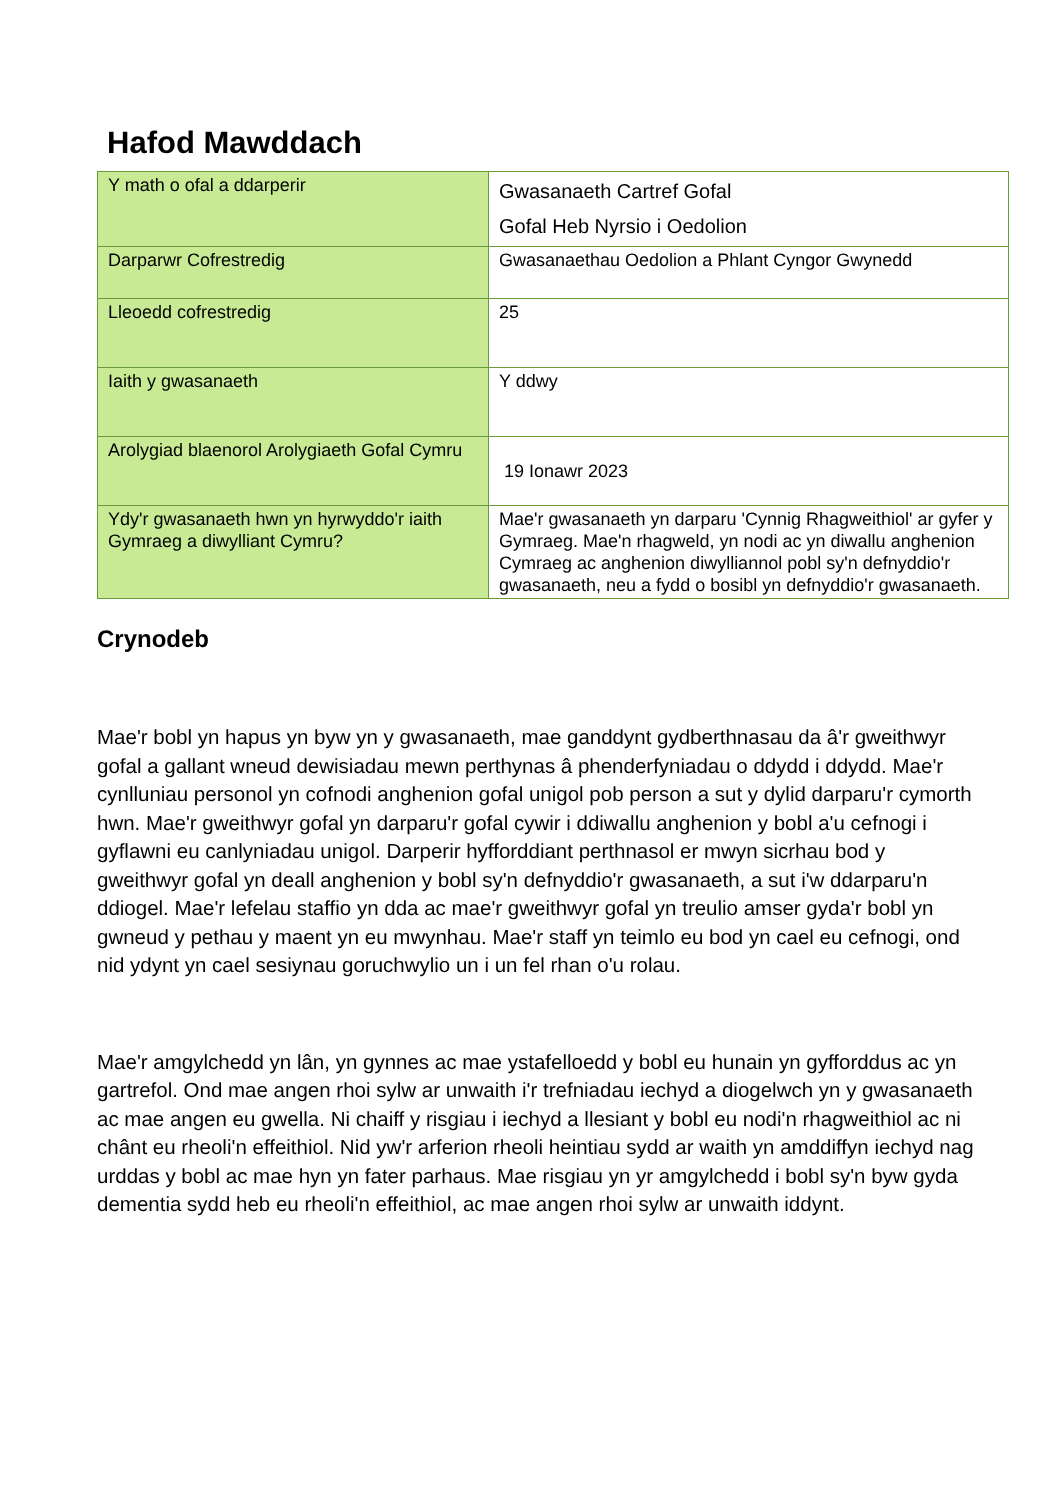Hafod Mawddach
| Y math o ofal a ddarperir | Gwasanaeth Cartref Gofal Gofal Heb Nyrsio i Oedolion |
| Darparwr Cofrestredig | Gwasanaethau Oedolion a Phlant Cyngor Gwynedd |
| Lleoedd cofrestredig | 25 |
| Iaith y gwasanaeth | Y ddwy |
| Arolygiad blaenorol Arolygiaeth Gofal Cymru | 19 Ionawr 2023 |
| Ydy'r gwasanaeth hwn yn hyrwyddo'r iaith Gymraeg a diwylliant Cymru? | Mae'r gwasanaeth yn darparu 'Cynnig Rhagweithiol' ar gyfer y Gymraeg. Mae'n rhagweld, yn nodi ac yn diwallu anghenion Cymraeg ac anghenion diwylliannol pobl sy'n defnyddio'r gwasanaeth, neu a fydd o bosibl yn defnyddio'r gwasanaeth. |
Crynodeb
Mae'r bobl yn hapus yn byw yn y gwasanaeth, mae ganddynt gydberthnasau da â'r gweithwyr gofal a gallant wneud dewisiadau mewn perthynas â phenderfyniadau o ddydd i ddydd. Mae'r cynlluniau personol yn cofnodi anghenion gofal unigol pob person a sut y dylid darparu'r cymorth hwn. Mae'r gweithwyr gofal yn darparu'r gofal cywir i ddiwallu anghenion y bobl a'u cefnogi i gyflawni eu canlyniadau unigol. Darperir hyfforddiant perthnasol er mwyn sicrhau bod y gweithwyr gofal yn deall anghenion y bobl sy'n defnyddio'r gwasanaeth, a sut i'w ddarparu'n ddiogel. Mae'r lefelau staffio yn dda ac mae'r gweithwyr gofal yn treulio amser gyda'r bobl yn gwneud y pethau y maent yn eu mwynhau. Mae'r staff yn teimlo eu bod yn cael eu cefnogi, ond nid ydynt yn cael sesiynau goruchwylio un i un fel rhan o'u rolau.
Mae'r amgylchedd yn lân, yn gynnes ac mae ystafelloedd y bobl eu hunain yn gyfforddus ac yn gartrefol. Ond mae angen rhoi sylw ar unwaith i'r trefniadau iechyd a diogelwch yn y gwasanaeth ac mae angen eu gwella. Ni chaiff y risgiau i iechyd a llesiant y bobl eu nodi'n rhagweithiol ac ni chânt eu rheoli'n effeithiol. Nid yw'r arferion rheoli heintiau sydd ar waith yn amddiffyn iechyd nag urddas y bobl ac mae hyn yn fater parhaus. Mae risgiau yn yr amgylchedd i bobl sy'n byw gyda dementia sydd heb eu rheoli'n effeithiol, ac mae angen rhoi sylw ar unwaith iddynt.